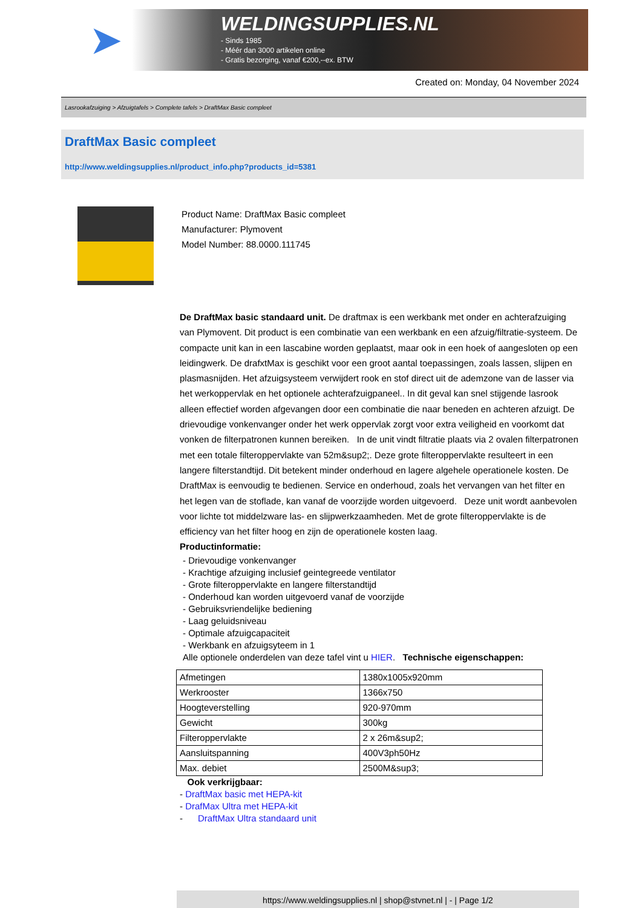➤
WELDINGSUPPLIES.NL
- Sinds 1985
- Méér dan 3000 artikelen online
- Gratis bezorging, vanaf €200,--ex. BTW
Created on: Monday, 04 November 2024
Lasrookafzuiging > Afzuigtafels > Complete tafels > DraftMax Basic compleet
DraftMax Basic compleet
http://www.weldingsupplies.nl/product_info.php?products_id=5381
Product Name: DraftMax Basic compleet
Manufacturer: Plymovent
Model Number: 88.0000.111745
De DraftMax basic standaard unit. De draftmax is een werkbank met onder en achterafzuiging van Plymovent. Dit product is een combinatie van een werkbank en een afzuig/filtratie-systeem. De compacte unit kan in een lascabine worden geplaatst, maar ook in een hoek of aangesloten op een leidingwerk. De drafxtMax is geschikt voor een groot aantal toepassingen, zoals lassen, slijpen en plasmasnijden. Het afzuigsysteem verwijdert rook en stof direct uit de ademzone van de lasser via het werkoppervlak en het optionele achterafzuigpaneel.. In dit geval kan snel stijgende lasrook alleen effectief worden afgevangen door een combinatie die naar beneden en achteren afzuigt. De drievoudige vonkenvanger onder het werk oppervlak zorgt voor extra veiligheid en voorkomt dat vonken de filterpatronen kunnen bereiken. In de unit vindt filtratie plaats via 2 ovalen filterpatronen met een totale filteroppervlakte van 52m&sup2;. Deze grote filteroppervlakte resulteert in een langere filterstandtijd. Dit betekent minder onderhoud en lagere algehele operationele kosten. De DraftMax is eenvoudig te bedienen. Service en onderhoud, zoals het vervangen van het filter en het legen van de stoflade, kan vanaf de voorzijde worden uitgevoerd. Deze unit wordt aanbevolen voor lichte tot middelzware las- en slijpwerkzaamheden. Met de grote filteroppervlakte is de efficiency van het filter hoog en zijn de operationele kosten laag.
Productinformatie:
- Drievoudige vonkenvanger
- Krachtige afzuiging inclusief geintegreede ventilator
- Grote filteroppervlakte en langere filterstandtijd
- Onderhoud kan worden uitgevoerd vanaf de voorzijde
- Gebruiksvriendelijke bediening
- Laag geluidsniveau
- Optimale afzuigcapaciteit
- Werkbank en afzuigsyteem in 1
Alle optionele onderdelen van deze tafel vint u HIER. Technische eigenschappen:
| Afmetingen | 1380x1005x920mm |
| Werkrooster | 1366x750 |
| Hoogteverstelling | 920-970mm |
| Gewicht | 300kg |
| Filteroppervlakte | 2 x 26m&sup2; |
| Aansluitspanning | 400V3ph50Hz |
| Max. debiet | 2500M&sup3; |
Ook verkrijgbaar:
- DraftMax basic met HEPA-kit
- DrafMax Ultra met HEPA-kit
- DraftMax Ultra standaard unit
https://www.weldingsupplies.nl | shop@stvnet.nl | - | Page 1/2